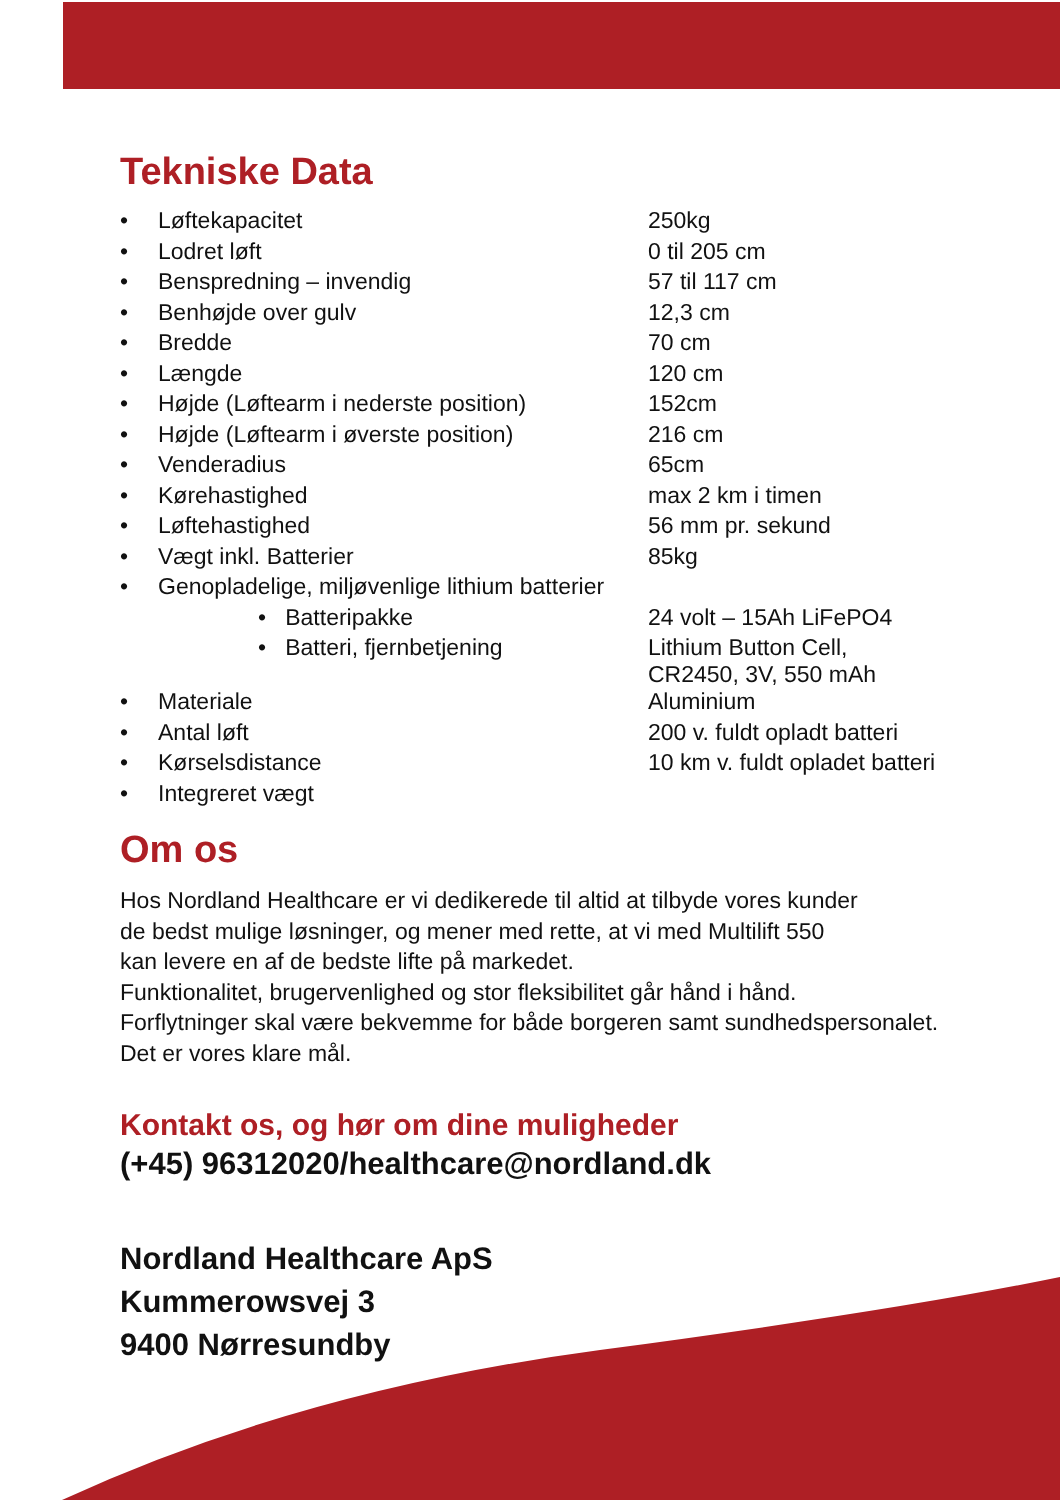Tekniske Data
| • | Løftekapacitet | 250kg |
| • | Lodret løft | 0 til 205 cm |
| • | Benspredning – invendig | 57 til 117 cm |
| • | Benhøjde over gulv | 12,3 cm |
| • | Bredde | 70 cm |
| • | Længde | 120 cm |
| • | Højde (Løftearm i nederste position) | 152cm |
| • | Højde (Løftearm i øverste position) | 216 cm |
| • | Venderadius | 65cm |
| • | Kørehastighed | max 2 km i timen |
| • | Løftehastighed | 56 mm pr. sekund |
| • | Vægt inkl. Batterier | 85kg |
| • | Genopladelige, miljøvenlige lithium batterier | |
| | • Batteripakke | 24 volt – 15Ah LiFePO4 |
| | • Batteri, fjernbetjening | Lithium Button Cell, CR2450, 3V, 550 mAh |
| • | Materiale | Aluminium |
| • | Antal løft | 200 v. fuldt opladt batteri |
| • | Kørselsdistance | 10 km v. fuldt opladet batteri |
| • | Integreret vægt | |
Om os
Hos Nordland Healthcare er vi dedikerede til altid at tilbyde vores kunder
de bedst mulige løsninger, og mener med rette, at vi med Multilift 550
kan levere en af de bedste lifte på markedet.
Funktionalitet, brugervenlighed og stor fleksibilitet går hånd i hånd.
Forflytninger skal være bekvemme for både borgeren samt sundhedspersonalet.
Det er vores klare mål.
Kontakt os, og hør om dine muligheder
(+45) 96312020/healthcare@nordland.dk
Nordland Healthcare ApS
Kummerowsvej 3
9400 Nørresundby